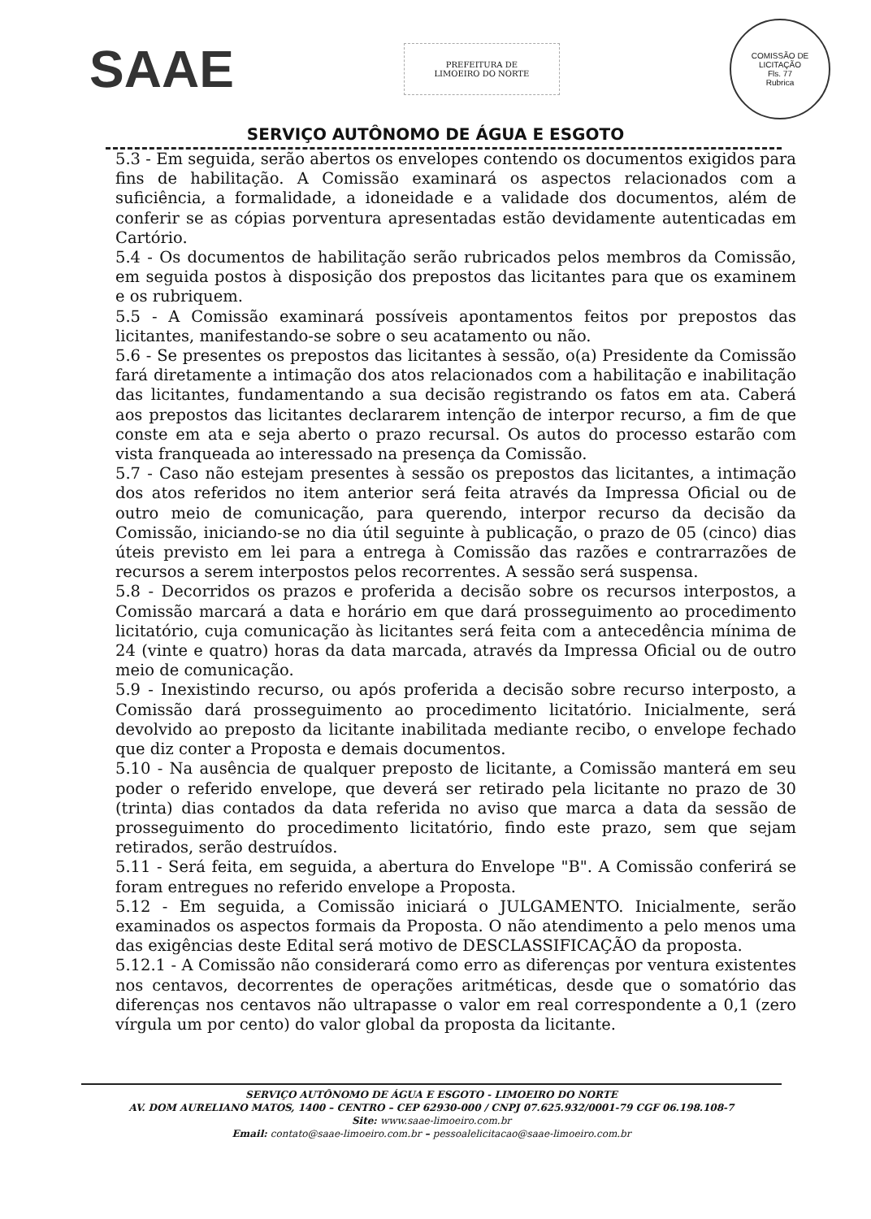SAAE
PREFEITURA DE
LIMOEIRO DO NORTE
COMISSÃO DE LICITAÇÃO
Fls. 77
Rubrica
SERVIÇO AUTÔNOMO DE ÁGUA E ESGOTO
5.3 - Em seguida, serão abertos os envelopes contendo os documentos exigidos para fins de habilitação. A Comissão examinará os aspectos relacionados com a suficiência, a formalidade, a idoneidade e a validade dos documentos, além de conferir se as cópias porventura apresentadas estão devidamente autenticadas em Cartório.
5.4 - Os documentos de habilitação serão rubricados pelos membros da Comissão, em seguida postos à disposição dos prepostos das licitantes para que os examinem e os rubriquem.
5.5 - A Comissão examinará possíveis apontamentos feitos por prepostos das licitantes, manifestando-se sobre o seu acatamento ou não.
5.6 - Se presentes os prepostos das licitantes à sessão, o(a) Presidente da Comissão fará diretamente a intimação dos atos relacionados com a habilitação e inabilitação das licitantes, fundamentando a sua decisão registrando os fatos em ata. Caberá aos prepostos das licitantes declararem intenção de interpor recurso, a fim de que conste em ata e seja aberto o prazo recursal. Os autos do processo estarão com vista franqueada ao interessado na presença da Comissão.
5.7 - Caso não estejam presentes à sessão os prepostos das licitantes, a intimação dos atos referidos no item anterior será feita através da Impressa Oficial ou de outro meio de comunicação, para querendo, interpor recurso da decisão da Comissão, iniciando-se no dia útil seguinte à publicação, o prazo de 05 (cinco) dias úteis previsto em lei para a entrega à Comissão das razões e contrarrazões de recursos a serem interpostos pelos recorrentes. A sessão será suspensa.
5.8 - Decorridos os prazos e proferida a decisão sobre os recursos interpostos, a Comissão marcará a data e horário em que dará prosseguimento ao procedimento licitatório, cuja comunicação às licitantes será feita com a antecedência mínima de 24 (vinte e quatro) horas da data marcada, através da Impressa Oficial ou de outro meio de comunicação.
5.9 - Inexistindo recurso, ou após proferida a decisão sobre recurso interposto, a Comissão dará prosseguimento ao procedimento licitatório. Inicialmente, será devolvido ao preposto da licitante inabilitada mediante recibo, o envelope fechado que diz conter a Proposta e demais documentos.
5.10 - Na ausência de qualquer preposto de licitante, a Comissão manterá em seu poder o referido envelope, que deverá ser retirado pela licitante no prazo de 30 (trinta) dias contados da data referida no aviso que marca a data da sessão de prosseguimento do procedimento licitatório, findo este prazo, sem que sejam retirados, serão destruídos.
5.11 - Será feita, em seguida, a abertura do Envelope "B". A Comissão conferirá se foram entregues no referido envelope a Proposta.
5.12 - Em seguida, a Comissão iniciará o JULGAMENTO. Inicialmente, serão examinados os aspectos formais da Proposta. O não atendimento a pelo menos uma das exigências deste Edital será motivo de DESCLASSIFICAÇÃO da proposta.
5.12.1 - A Comissão não considerará como erro as diferenças por ventura existentes nos centavos, decorrentes de operações aritméticas, desde que o somatório das diferenças nos centavos não ultrapasse o valor em real correspondente a 0,1 (zero vírgula um por cento) do valor global da proposta da licitante.
SERVIÇO AUTÔNOMO DE ÁGUA E ESGOTO - LIMOEIRO DO NORTE
AV. DOM AURELIANO MATOS, 1400 – CENTRO – CEP 62930-000 / CNPJ 07.625.932/0001-79 CGF 06.198.108-7
Site: www.saae-limoeiro.com.br
Email: contato@saae-limoeiro.com.br – pessoalelicitacao@saae-limoeiro.com.br